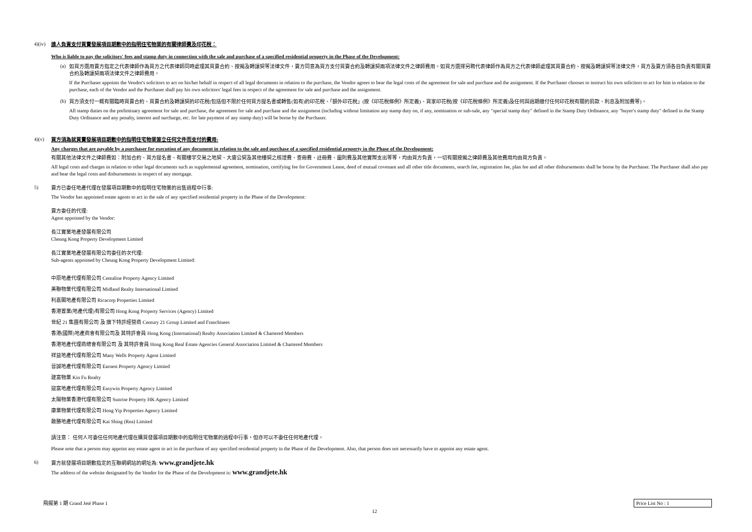4)(iv)
誰人負責支付買賣發展項目期數中的指明住宅物業的有關律師費及印花稅：
Who is liable to pay the solicitors' fees and stamp duty in connection with the sale and purchase of a specified residential property in the Phase of the Development:
(a)
如買方選用賣方指定之代表律師作為買方之代表律師同時處理其買賣合約、按揭及轉讓契等法律文件，賣方同意為買方支付買賣合約及轉讓契兩項法律文件之律師費用。如買方選擇另聘代表律師作為買方之代表律師處理其買賣合約、按揭及轉讓契等法律文件，買方及賣方須各自負責有關買賣合約及轉讓契兩項法律文件之律師費用。
If the Purchaser appoints the Vendor's solicitors to act on his/her behalf in respect of all legal documents in relation to the purchase, the Vendor agrees to bear the legal costs of the agreement for sale and purchase and the assignment. If the Purchaser chooses to instruct his own solicitors to act for him in relation to the purchase, each of the Vendor and the Purchaser shall pay his own solicitors' legal fees in respect of the agreement for sale and purchase and the assignment.
(b)
買方須支付一概有關臨時買賣合約、買賣合約及轉讓契的印花稅(包括但不限於任何買方提名書或轉售(如有)的印花稅、「額外印花稅」(按《印花稅條例》所定義)、買家印花稅(按《印花稅條例》所定義)及任何與過期繳付任何印花稅有關的罰款、利息及附加費等)。
All stamp duties on the preliminary agreement for sale and purchase, the agreement for sale and purchase and the assignment (including without limitation any stamp duty on, if any, nomination or sub-sale, any "special stamp duty" defined in the Stamp Duty Ordinance, any "buyer's stamp duty" defined in the Stamp Duty Ordinance and any penalty, interest and surcharge, etc. for late payment of any stamp duty) will be borne by the Purchaser.
4)(v)
買方須為就買賣發展項目期數中的指明住宅物業簽立任何文件而支付的費用:
Any charges that are payable by a purchaser for execution of any document in relation to the sale and purchase of a specified residential property in the Phase of the Development:
有關其他法律文件之律師費如：附加合約、買方提名書、有關樓宇交易之地契、大廈公契及其他樓契之核證費、查冊費、註冊費、圖則費及其他實際支出等等，均由買方負責，一切有關按揭之律師費及其他費用均由買方負責。
All legal costs and charges in relation to other legal documents such as supplemental agreement, nomination, certifying fee for Government Lease, deed of mutual covenant and all other title documents, search fee, registration fee, plan fee and all other disbursements shall be borne by the Purchaser. The Purchaser shall also pay and bear the legal costs and disbursements in respect of any mortgage.
5)
賣方已委任地產代理在發展項目期數中的指明住宅物業的出售過程中行事:
The Vendor has appointed estate agents to act in the sale of any specified residential property in the Phase of the Development:
賣方委任的代理:
Agent appointed by the Vendor:
長江實業地產發展有限公司
Cheung Kong Property Development Limited
長江實業地產發展有限公司委任的次代理:
Sub-agents appointed by Cheung Kong Property Development Limited:
中原地產代理有限公司 Centaline Property Agency Limited
美聯物業代理有限公司 Midland Realty International Limited
利嘉閣地產有限公司 Ricacorp Properties Limited
香港置業(地產代理)有限公司 Hong Kong Property Services (Agency) Limited
世紀 21 集團有限公司 及 旗下特許經營商 Century 21 Group Limited and Franchisees
香港(國際)地產商會有限公司及 其特許會員 Hong Kong (International) Realty Association Limited & Chartered Members
香港地產代理商總會有限公司 及 其特許會員 Hong Kong Real Estate Agencies General Association Limited & Chartered Members
祥益地產代理有限公司 Many Wells Property Agent Limited
晉誠地產代理有限公司 Earnest Property Agency Limited
建富物業 Kin Fu Realty
迎富地產代理有限公司 Easywin Property Agency Limited
太陽物業香港代理有限公司 Sunrise Property HK Agency Limited
康業物業代理有限公司 Hong Yip Properties Agency Limited
啟勝地產代理有限公司 Kai Shing (Rea) Limited
請注意： 任何人可委任任何地產代理在購買發展項目期數中的指明住宅物業的過程中行事，但亦可以不委任任何地產代理。
Please note that a person may appoint any estate agent to act in the purchase of any specified residential property in the Phase of the Development. Also, that person does not necessarily have to appoint any estate agent.
6)
賣方就發展項目期數指定的互聯網網站的網址為: www.grandjete.hk
The address of the website designated by the Vendor for the Phase of the Development is: www.grandjete.hk
飛揚第 1 期 Grand Jeté Phase 1 Price List No : 1
12